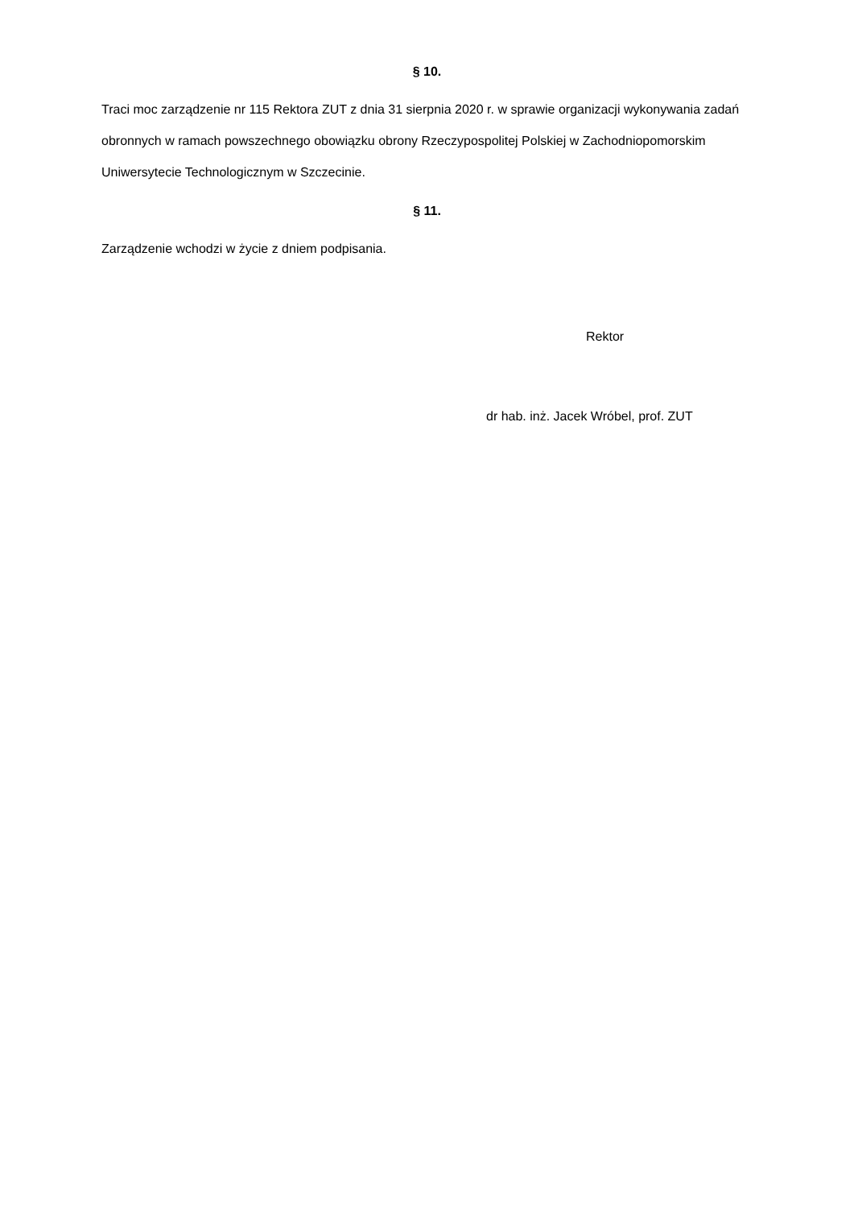§ 10.
Traci moc zarządzenie nr 115 Rektora ZUT z dnia 31 sierpnia 2020 r. w sprawie organizacji wykonywania zadań obronnych w ramach powszechnego obowiązku obrony Rzeczypospolitej Polskiej w Zachodniopomorskim Uniwersytecie Technologicznym w Szczecinie.
§ 11.
Zarządzenie wchodzi w życie z dniem podpisania.
Rektor
dr hab. inż. Jacek Wróbel, prof. ZUT